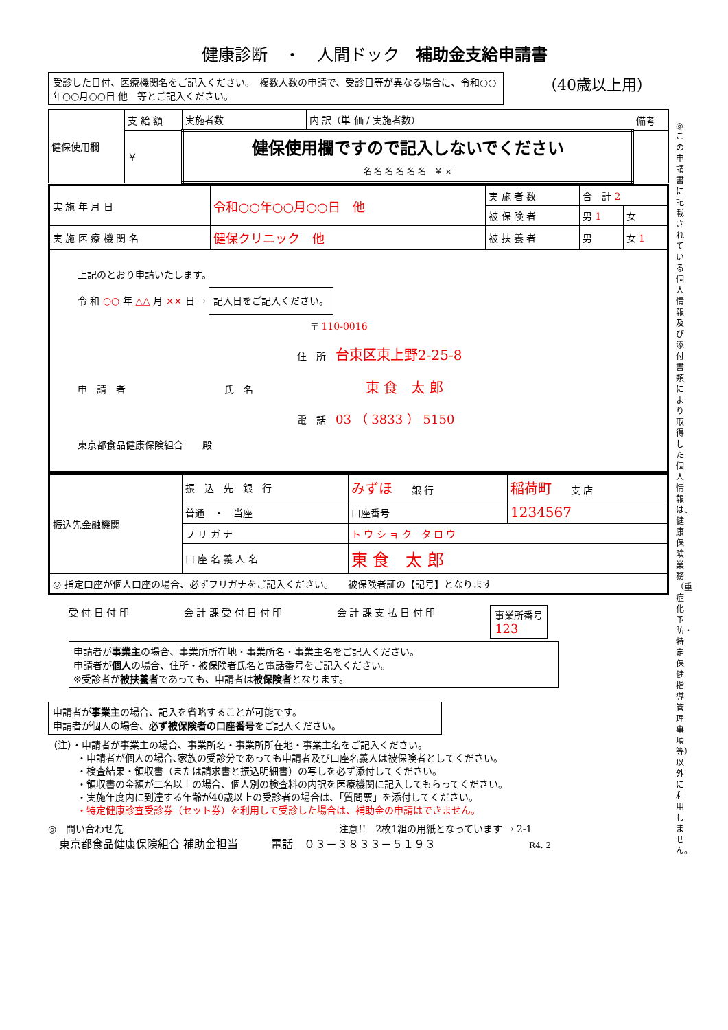健康診断　・　人間ドック　補助金支給申請書
受診した日付、医療機関名をご記入ください。　複数人数の申請で、受診日等が異なる場合に、令和○○年○○月○○日 他　等とご記入ください。
（40歳以上用）
◎この申請書に記載されている個人情報及び添付書類により取得した個人情報は、健康保険業務（重症化予防・特定保健指導管理事項等）以外に利用しません。
| 健保使用欄 | 支 給 額 | 実施者数 | 内 訳（単 価 / 実施者数） | 備考 |
| | ￥ | 健保使用欄ですので記入しないでください 名 名 名 名 名 名 ￥ × | | |
| 実 施 年 月 日 | 令和○○年○○月○○日 他 | 実 施 者 数 | 合 計 2 | |
| | | 被 保 険 者 | 男 1 | 女 |
| 実 施 医 療 機 関 名 | 健保クリニック 他 | 被 扶 養 者 | 男 | 女 1 |
| 上記のとおり申請いたします。 令 和 ○○ 年 △△ 月 ×× 日 → 記入日をご記入ください。 〒 110-0016 住 所 台東区東上野2-25-8 申 請 者 氏 名 東 食 太 郎 電 話 03 （ 3833 ） 5150 東京都食品健康保険組合 殿 | | | | |
| 振込先金融機関 | 振 込 先 銀 行 | みずほ 銀 行 | | 稲荷町 支 店 |
| | 普通 ・ 当座 | 口座番号 | 1234567 | |
| | フ リ ガ ナ | ト ウ シ ョ ク タ ロ ウ | | |
| | 口 座 名 義 人 名 | 東 食 太 郎 | | |
| ◎ 指定口座が個人口座の場合、必ずフリガナをご記入ください。 被保険者証の【記号】となります | | | | |
受 付 日 付 印 会 計 課 受 付 日 付 印 会 計 課 支 払 日 付 印 事業所番号
123
申請者が事業主の場合、事業所所在地・事業所名・事業主名をご記入ください。
申請者が個人の場合、住所・被保険者氏名と電話番号をご記入ください。
※受診者が被扶養者であっても、申請者は被保険者となります。
申請者が事業主の場合、記入を省略することが可能です。
申請者が個人の場合、必ず被保険者の口座番号をご記入ください。
（注）・申請者が事業主の場合、事業所名・事業所所在地・事業主名をご記入ください。
　　　・申請者が個人の場合､家族の受診分であっても申請者及び口座名義人は被保険者としてください。
　　　・検査結果・領収書（または請求書と振込明細書）の写しを必ず添付してください。
　　　・領収書の金額が二名以上の場合、個人別の検査料の内訳を医療機関に記入してもらってください。
　　　・実施年度内に到達する年齢が40歳以上の受診者の場合は、「質問票」を添付してください。
　　　・特定健康診査受診券（セット券）を利用して受診した場合は、補助金の申請はできません。
◎　問い合わせ先　注意!!　2枚1組の用紙となっています → 2-1
　東京都食品健康保険組合 補助金担当　　　電話　０３－３８３３－５１９３　R4. 2